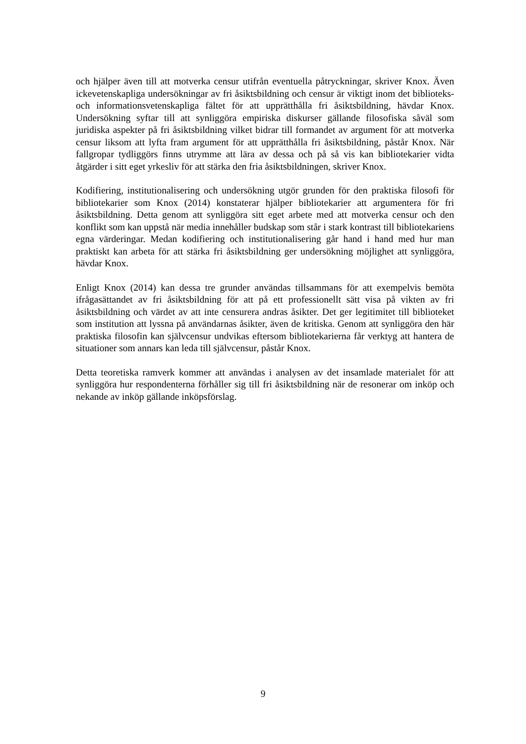och hjälper även till att motverka censur utifrån eventuella påtryckningar, skriver Knox. Även ickevetenskapliga undersökningar av fri åsiktsbildning och censur är viktigt inom det biblioteks- och informationsvetenskapliga fältet för att upprätthålla fri åsiktsbildning, hävdar Knox. Undersökning syftar till att synliggöra empiriska diskurser gällande filosofiska såväl som juridiska aspekter på fri åsiktsbildning vilket bidrar till formandet av argument för att motverka censur liksom att lyfta fram argument för att upprätthålla fri åsiktsbildning, påstår Knox. När fallgropar tydliggörs finns utrymme att lära av dessa och på så vis kan bibliotekarier vidta åtgärder i sitt eget yrkesliv för att stärka den fria åsiktsbildningen, skriver Knox.
Kodifiering, institutionalisering och undersökning utgör grunden för den praktiska filosofi för bibliotekarier som Knox (2014) konstaterar hjälper bibliotekarier att argumentera för fri åsiktsbildning. Detta genom att synliggöra sitt eget arbete med att motverka censur och den konflikt som kan uppstå när media innehåller budskap som står i stark kontrast till bibliotekariens egna värderingar. Medan kodifiering och institutionalisering går hand i hand med hur man praktiskt kan arbeta för att stärka fri åsiktsbildning ger undersökning möjlighet att synliggöra, hävdar Knox.
Enligt Knox (2014) kan dessa tre grunder användas tillsammans för att exempelvis bemöta ifrågasättandet av fri åsiktsbildning för att på ett professionellt sätt visa på vikten av fri åsiktsbildning och värdet av att inte censurera andras åsikter. Det ger legitimitet till biblioteket som institution att lyssna på användarnas åsikter, även de kritiska. Genom att synliggöra den här praktiska filosofin kan självcensur undvikas eftersom bibliotekarierna får verktyg att hantera de situationer som annars kan leda till självcensur, påstår Knox.
Detta teoretiska ramverk kommer att användas i analysen av det insamlade materialet för att synliggöra hur respondenterna förhåller sig till fri åsiktsbildning när de resonerar om inköp och nekande av inköp gällande inköpsförslag.
9